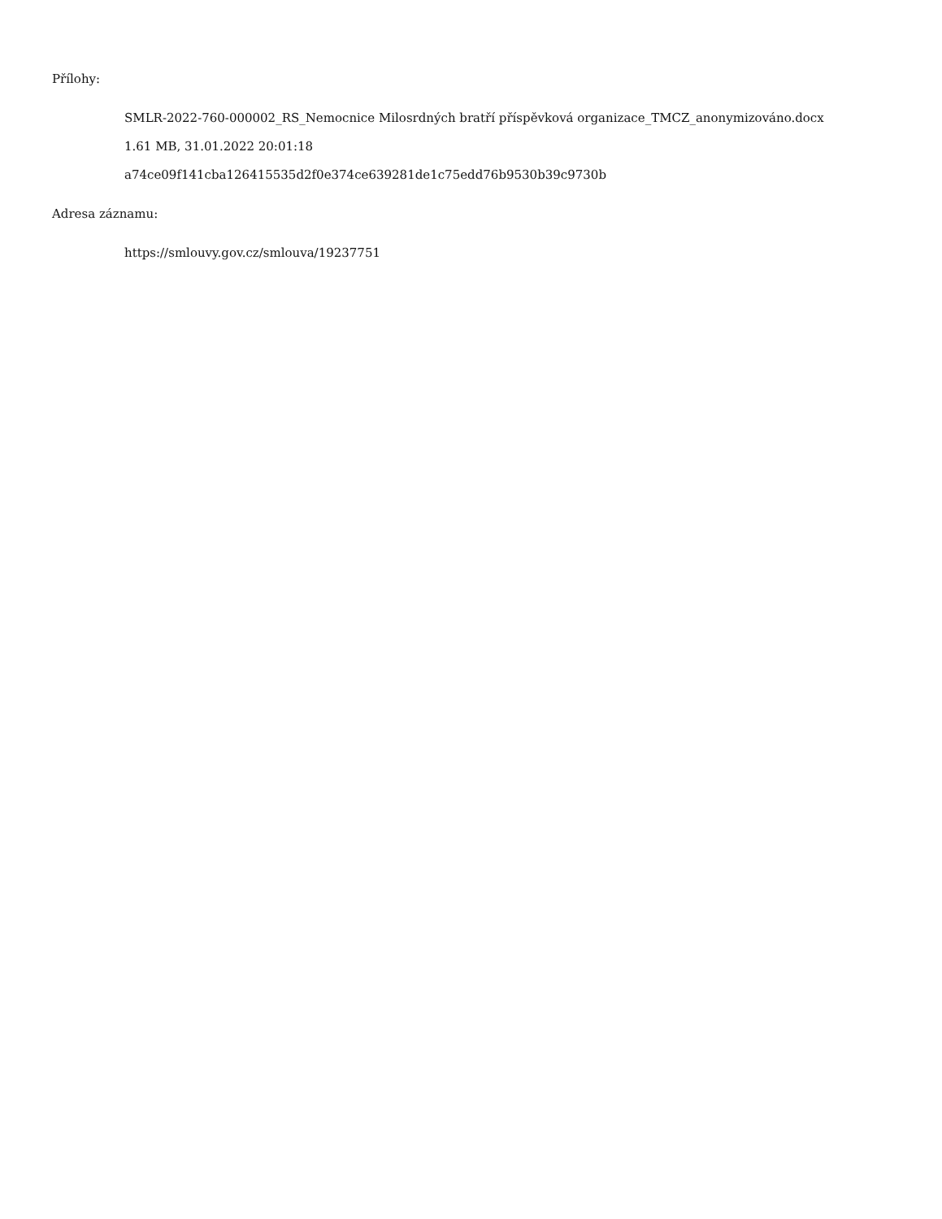Přílohy:
SMLR-2022-760-000002_RS_Nemocnice Milosrdných bratří příspěvková organizace_TMCZ_anonymizováno.docx
1.61 MB, 31.01.2022 20:01:18
a74ce09f141cba126415535d2f0e374ce639281de1c75edd76b9530b39c9730b
Adresa záznamu:
https://smlouvy.gov.cz/smlouva/19237751